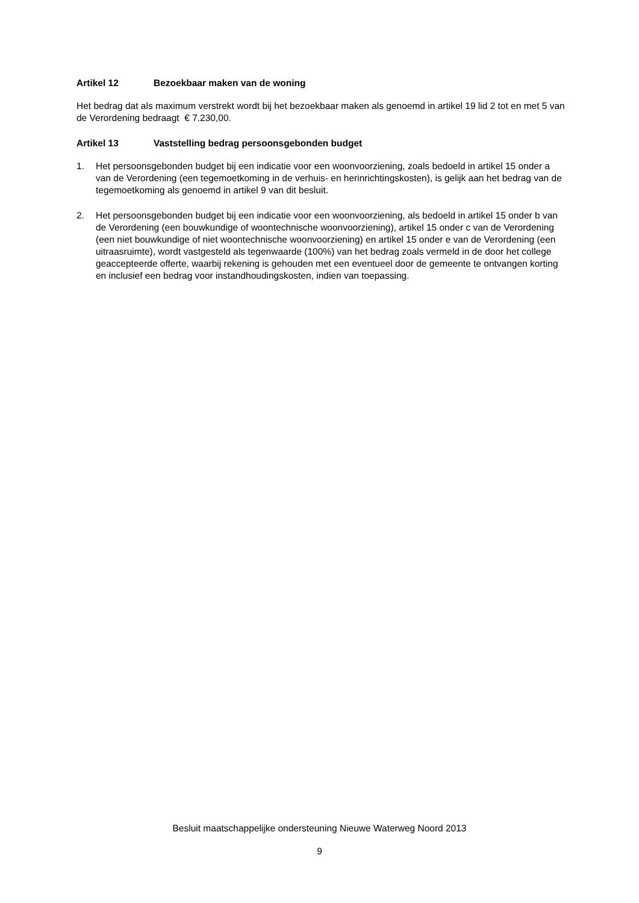Artikel 12 Bezoekbaar maken van de woning
Het bedrag dat als maximum verstrekt wordt bij het bezoekbaar maken als genoemd in artikel 19 lid 2 tot en met 5 van de Verordening bedraagt € 7.230,00.
Artikel 13 Vaststelling bedrag persoonsgebonden budget
1. Het persoonsgebonden budget bij een indicatie voor een woonvoorziening, zoals bedoeld in artikel 15 onder a van de Verordening (een tegemoetkoming in de verhuis- en herinrichtingskosten), is gelijk aan het bedrag van de tegemoetkoming als genoemd in artikel 9 van dit besluit.
2. Het persoonsgebonden budget bij een indicatie voor een woonvoorziening, als bedoeld in artikel 15 onder b van de Verordening (een bouwkundige of woontechnische woonvoorziening), artikel 15 onder c van de Verordening (een niet bouwkundige of niet woontechnische woonvoorziening) en artikel 15 onder e van de Verordening (een uitraasruimte), wordt vastgesteld als tegenwaarde (100%) van het bedrag zoals vermeld in de door het college geaccepteerde offerte, waarbij rekening is gehouden met een eventueel door de gemeente te ontvangen korting en inclusief een bedrag voor instandhoudingskosten, indien van toepassing.
Besluit maatschappelijke ondersteuning Nieuwe Waterweg Noord 2013
9